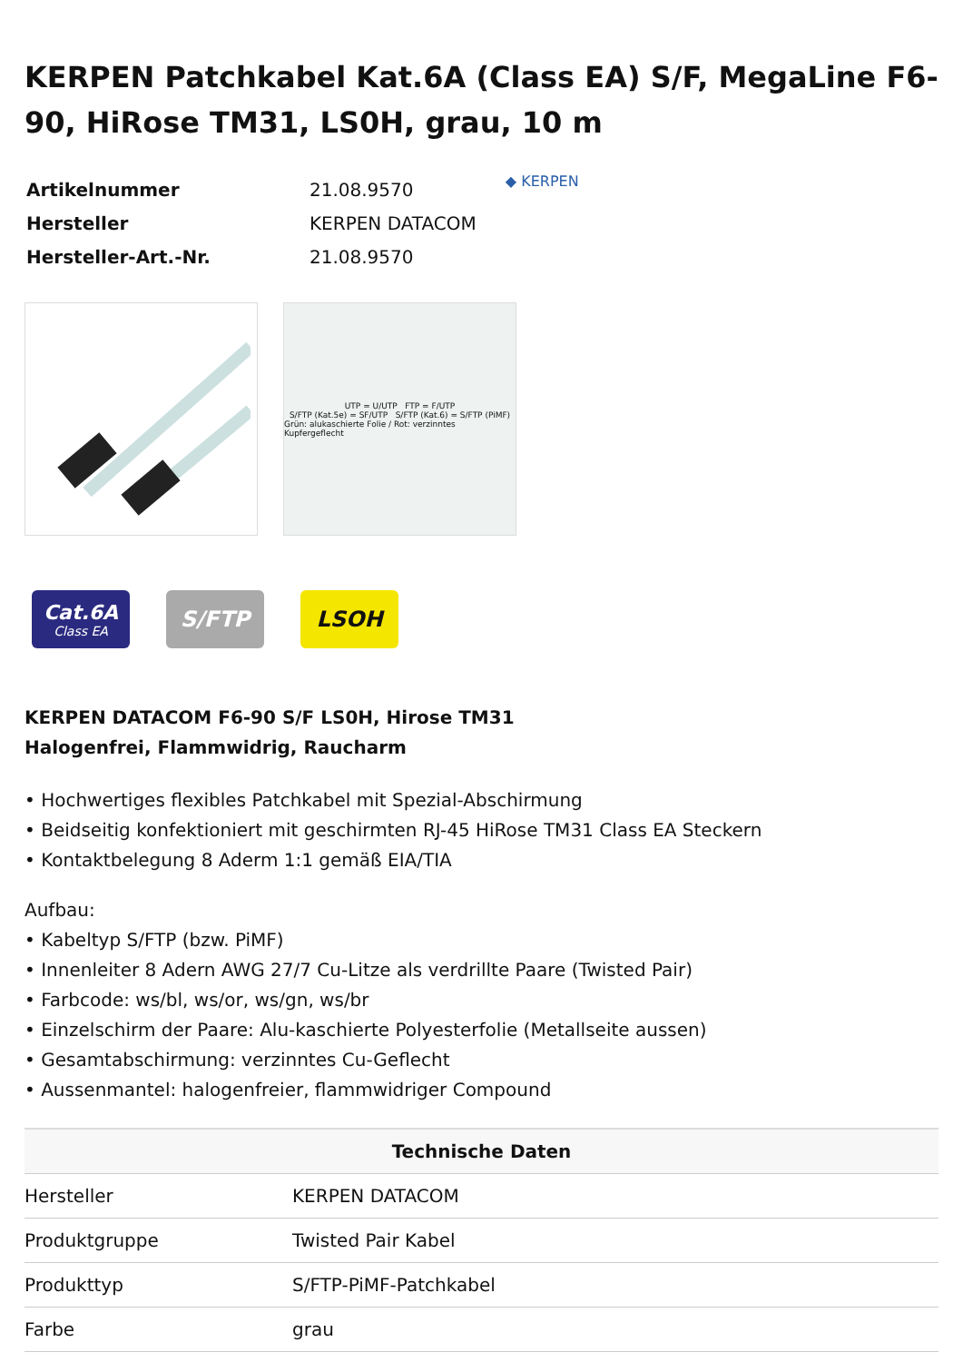KERPEN Patchkabel Kat.6A (Class EA) S/F, MegaLine F6-90, HiRose TM31, LS0H, grau, 10 m
| Artikelnummer | 21.08.9570 |
| Hersteller | KERPEN DATACOM |
| Hersteller-Art.-Nr. | 21.08.9570 |
◆ KERPEN
UTP = U/UTP FTP = F/UTP
S/FTP (Kat.5e) = SF/UTP S/FTP (Kat.6) = S/FTP (PiMF)
Grün: alukaschierte Folie / Rot: verzinntes Kupfergeflecht
Cat.6A
Class EA
S/FTP LSOH
KERPEN DATACOM F6-90 S/F LS0H, Hirose TM31
Halogenfrei, Flammwidrig, Raucharm
• Hochwertiges flexibles Patchkabel mit Spezial-Abschirmung
• Beidseitig konfektioniert mit geschirmten RJ-45 HiRose TM31 Class EA Steckern
• Kontaktbelegung 8 Aderm 1:1 gemäß EIA/TIA
Aufbau:
• Kabeltyp S/FTP (bzw. PiMF)
• Innenleiter 8 Adern AWG 27/7 Cu-Litze als verdrillte Paare (Twisted Pair)
• Farbcode: ws/bl, ws/or, ws/gn, ws/br
• Einzelschirm der Paare: Alu-kaschierte Polyesterfolie (Metallseite aussen)
• Gesamtabschirmung: verzinntes Cu-Geflecht
• Aussenmantel: halogenfreier, flammwidriger Compound
| Technische Daten | |
| --- | --- |
| Hersteller | KERPEN DATACOM |
| Produktgruppe | Twisted Pair Kabel |
| Produkttyp | S/FTP-PiMF-Patchkabel |
| Farbe | grau |